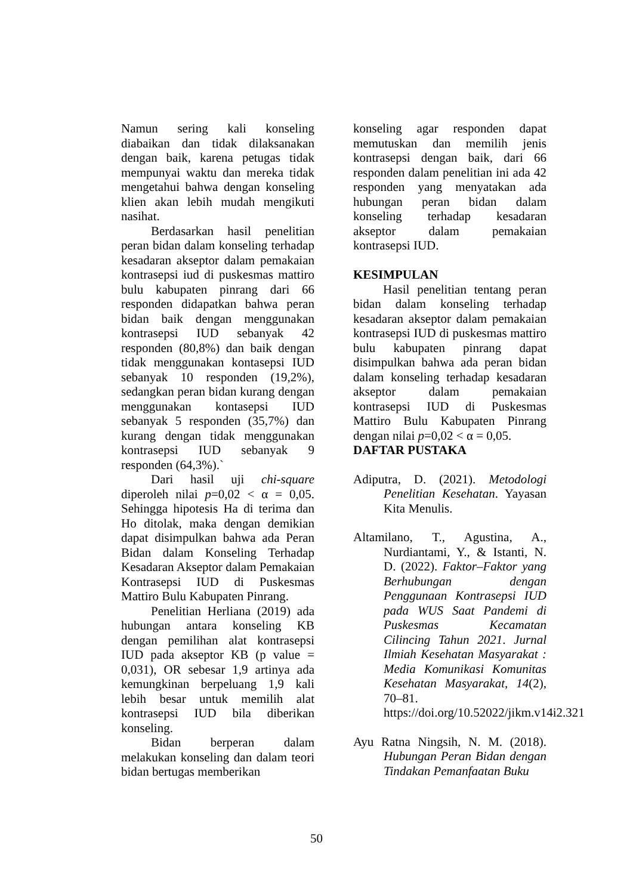Namun sering kali konseling diabaikan dan tidak dilaksanakan dengan baik, karena petugas tidak mempunyai waktu dan mereka tidak mengetahui bahwa dengan konseling klien akan lebih mudah mengikuti nasihat.
Berdasarkan hasil penelitian peran bidan dalam konseling terhadap kesadaran akseptor dalam pemakaian kontrasepsi iud di puskesmas mattiro bulu kabupaten pinrang dari 66 responden didapatkan bahwa peran bidan baik dengan menggunakan kontrasepsi IUD sebanyak 42 responden (80,8%) dan baik dengan tidak menggunakan kontasepsi IUD sebanyak 10 responden (19,2%), sedangkan peran bidan kurang dengan menggunakan kontasepsi IUD sebanyak 5 responden (35,7%) dan kurang dengan tidak menggunakan kontrasepsi IUD sebanyak 9 responden (64,3%).`
Dari hasil uji chi-square diperoleh nilai p=0,02 < α = 0,05. Sehingga hipotesis Ha di terima dan Ho ditolak, maka dengan demikian dapat disimpulkan bahwa ada Peran Bidan dalam Konseling Terhadap Kesadaran Akseptor dalam Pemakaian Kontrasepsi IUD di Puskesmas Mattiro Bulu Kabupaten Pinrang.
Penelitian Herliana (2019) ada hubungan antara konseling KB dengan pemilihan alat kontrasepsi IUD pada akseptor KB (p value = 0,031), OR sebesar 1,9 artinya ada kemungkinan berpeluang 1,9 kali lebih besar untuk memilih alat kontrasepsi IUD bila diberikan konseling.
Bidan berperan dalam melakukan konseling dan dalam teori bidan bertugas memberikan
konseling agar responden dapat memutuskan dan memilih jenis kontrasepsi dengan baik, dari 66 responden dalam penelitian ini ada 42 responden yang menyatakan ada hubungan peran bidan dalam konseling terhadap kesadaran akseptor dalam pemakaian kontrasepsi IUD.
KESIMPULAN
Hasil penelitian tentang peran bidan dalam konseling terhadap kesadaran akseptor dalam pemakaian kontrasepsi IUD di puskesmas mattiro bulu kabupaten pinrang dapat disimpulkan bahwa ada peran bidan dalam konseling terhadap kesadaran akseptor dalam pemakaian kontrasepsi IUD di Puskesmas Mattiro Bulu Kabupaten Pinrang dengan nilai p=0,02 < α = 0,05.
DAFTAR PUSTAKA
Adiputra, D. (2021). Metodologi Penelitian Kesehatan. Yayasan Kita Menulis.
Altamilano, T., Agustina, A., Nurdiantami, Y., & Istanti, N. D. (2022). Faktor–Faktor yang Berhubungan dengan Penggunaan Kontrasepsi IUD pada WUS Saat Pandemi di Puskesmas Kecamatan Cilincing Tahun 2021. Jurnal Ilmiah Kesehatan Masyarakat : Media Komunikasi Komunitas Kesehatan Masyarakat, 14(2), 70–81. https://doi.org/10.52022/jikm.v14i2.321
Ayu Ratna Ningsih, N. M. (2018). Hubungan Peran Bidan dengan Tindakan Pemanfaatan Buku
50